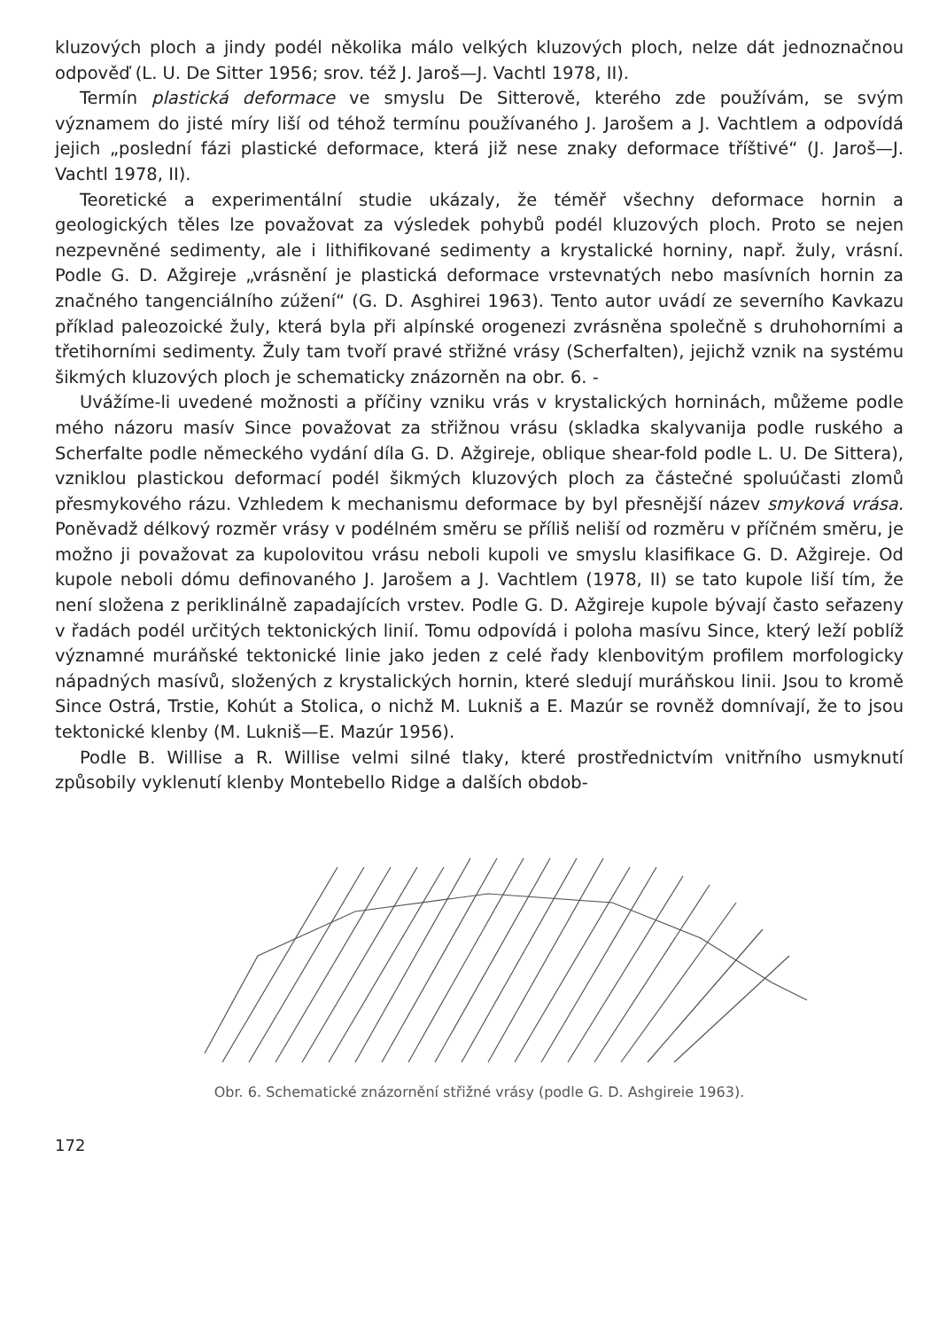kluzových ploch a jindy podél několika málo velkých kluzových ploch, nelze dát jednoznačnou odpověď (L. U. De Sitter 1956; srov. též J. Jaroš—J. Vachtl 1978, II).
Termín plastická deformace ve smyslu De Sitterově, kterého zde používám, se svým významem do jisté míry liší od téhož termínu používaného J. Jarošem a J. Vachtlem a odpovídá jejich „poslední fázi plastické deformace, která již nese znaky deformace tříštivé“ (J. Jaroš—J. Vachtl 1978, II).
Teoretické a experimentální studie ukázaly, že téměř všechny deformace hornin a geologických těles lze považovat za výsledek pohybů podél kluzových ploch. Proto se nejen nezpevněné sedimenty, ale i lithifikované sedimenty a krystalické horniny, např. žuly, vrásní. Podle G. D. Ažgireje „vrásnění je plastická deformace vrstevnatých nebo masívních hornin za značného tangenciálního zúžení“ (G. D. Asghirei 1963). Tento autor uvádí ze severního Kavkazu příklad paleozoické žuly, která byla při alpínské orogenezi zvrásněna společně s druhohorními a třetihorními sedimenty. Žuly tam tvoří pravé střižné vrásy (Scherfalten), jejichž vznik na systému šikmých kluzových ploch je schematicky znázorněn na obr. 6. -
Uvážíme-li uvedené možnosti a příčiny vzniku vrás v krystalických horninách, můžeme podle mého názoru masív Since považovat za střižnou vrásu (skladka skalyvanija podle ruského a Scherfalte podle německého vydání díla G. D. Ažgireje, oblique shear-fold podle L. U. De Sittera), vzniklou plastickou deformací podél šikmých kluzových ploch za částečné spoluúčasti zlomů přesmykového rázu. Vzhledem k mechanismu deformace by byl přesnější název smyková vrása. Poněvadž délkový rozměr vrásy v podélném směru se příliš neliší od rozměru v příčném směru, je možno ji považovat za kupolovitou vrásu neboli kupoli ve smyslu klasifikace G. D. Ažgireje. Od kupole neboli dómu definovaného J. Jarošem a J. Vachtlem (1978, II) se tato kupole liší tím, že není složena z periklinálně zapadajících vrstev. Podle G. D. Ažgireje kupole bývají často seřazeny v řadách podél určitých tektonických linií. Tomu odpovídá i poloha masívu Since, který leží poblíž významné muráňské tektonické linie jako jeden z celé řady klenbovitým profilem morfologicky nápadných masívů, složených z krystalických hornin, které sledují muráňskou linii. Jsou to kromě Since Ostrá, Trstie, Kohút a Stolica, o nichž M. Lukniš a E. Mazúr se rovněž domnívají, že to jsou tektonické klenby (M. Lukniš—E. Mazúr 1956).
Podle B. Willise a R. Willise velmi silné tlaky, které prostřednictvím vnitřního usmyknutí způsobily vyklenutí klenby Montebello Ridge a dalších obdob-
Obr. 6. Schematické znázornění střižné vrásy (podle G. D. Ashgireie 1963).
172